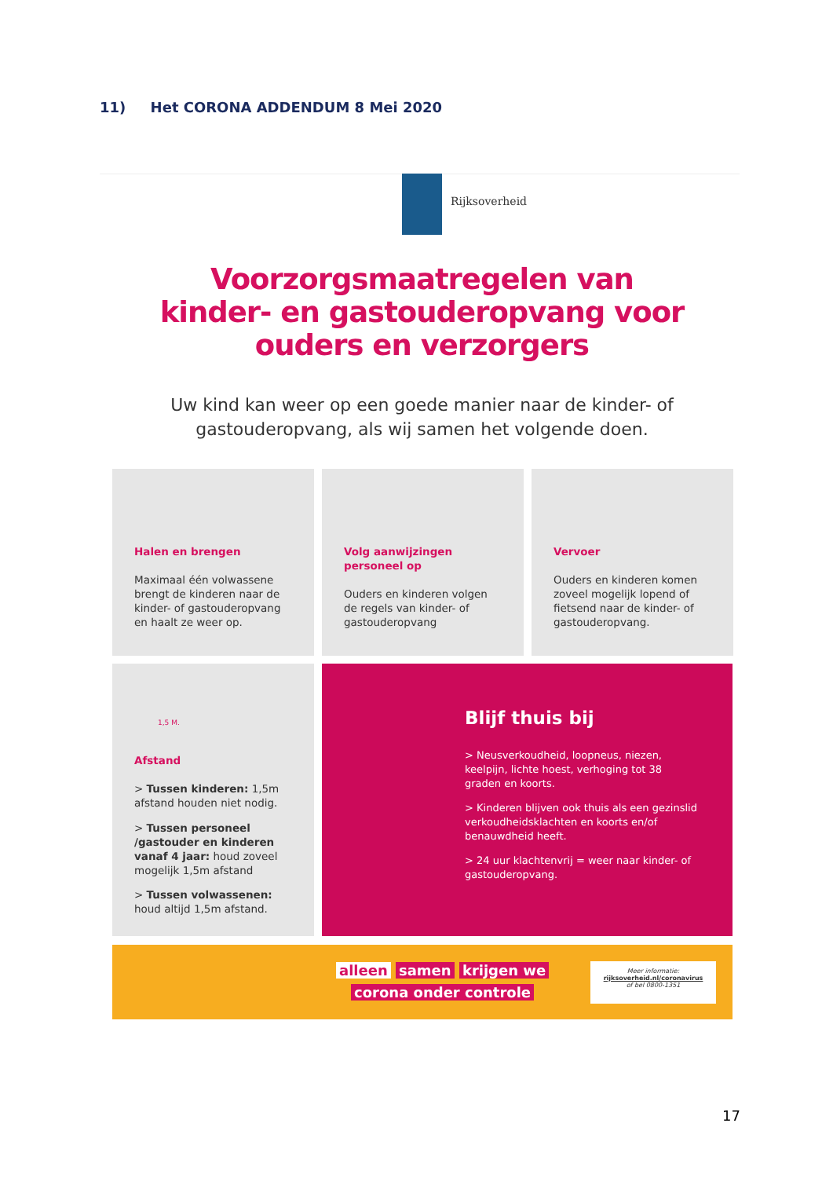11) Het CORONA ADDENDUM 8 Mei 2020
Rijksoverheid
Voorzorgsmaatregelen van kinder- en gastouderopvang voor ouders en verzorgers
Uw kind kan weer op een goede manier naar de kinder- of gastouderopvang, als wij samen het volgende doen.
Halen en brengen
Maximaal één volwassene brengt de kinderen naar de kinder- of gastouderopvang en haalt ze weer op.
Volg aanwijzingen personeel op
Ouders en kinderen volgen de regels van kinder- of gastouderopvang
Vervoer
Ouders en kinderen komen zoveel mogelijk lopend of fietsend naar de kinder- of gastouderopvang.
1,5 M.
Afstand
> Tussen kinderen: 1,5m afstand houden niet nodig.
> Tussen personeel /gastouder en kinderen vanaf 4 jaar: houd zoveel mogelijk 1,5m afstand
> Tussen volwassenen: houd altijd 1,5m afstand.
Blijf thuis bij
> Neusverkoudheid, loopneus, niezen, keelpijn, lichte hoest, verhoging tot 38 graden en koorts.
> Kinderen blijven ook thuis als een gezinslid verkoudheidsklachten en koorts en/of benauwdheid heeft.
> 24 uur klachtenvrij = weer naar kinder- of gastouderopvang.
alleen samen krijgen we
corona onder controle
Meer informatie:
rijksoverheid.nl/coronavirus
of bel 0800-1351
17